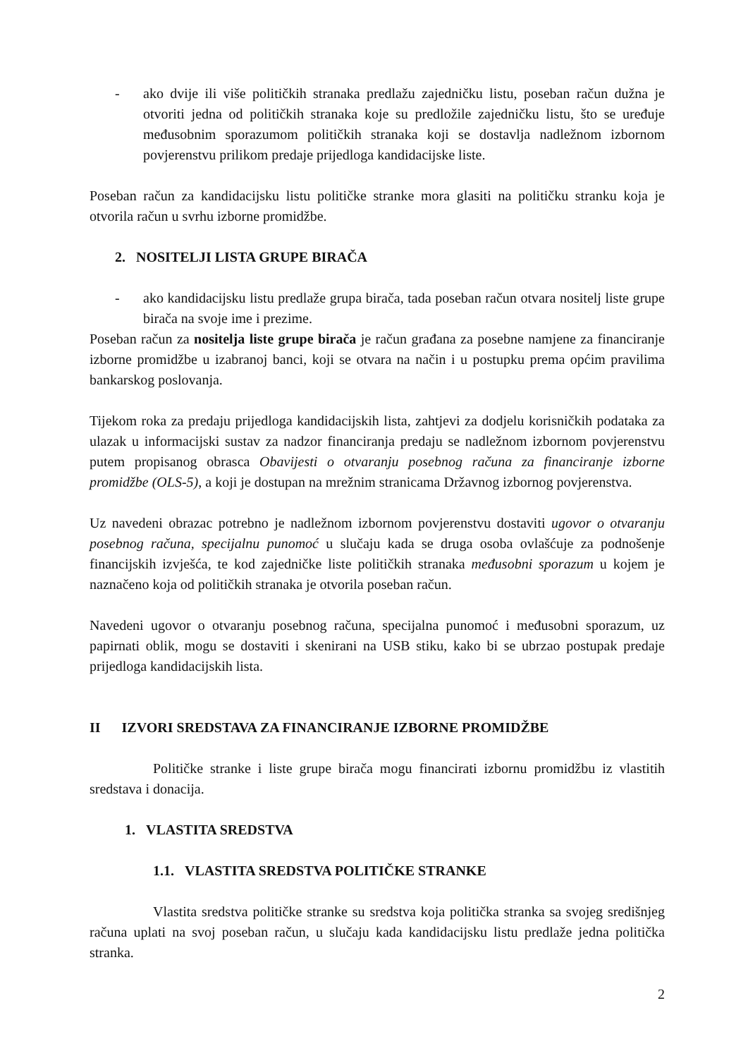- ako dvije ili više političkih stranaka predlažu zajedničku listu, poseban račun dužna je otvoriti jedna od političkih stranaka koje su predložile zajedničku listu, što se uređuje međusobnim sporazumom političkih stranaka koji se dostavlja nadležnom izbornom povjerenstvu prilikom predaje prijedloga kandidacijske liste.
Poseban račun za kandidacijsku listu političke stranke mora glasiti na političku stranku koja je otvorila račun u svrhu izborne promidžbe.
2. NOSITELJI LISTA GRUPE BIRAČA
- ako kandidacijsku listu predlaže grupa birača, tada poseban račun otvara nositelj liste grupe birača na svoje ime i prezime.
Poseban račun za nositelja liste grupe birača je račun građana za posebne namjene za financiranje izborne promidžbe u izabranoj banci, koji se otvara na način i u postupku prema općim pravilima bankarskog poslovanja.
Tijekom roka za predaju prijedloga kandidacijskih lista, zahtjevi za dodjelu korisničkih podataka za ulazak u informacijski sustav za nadzor financiranja predaju se nadležnom izbornom povjerenstvu putem propisanog obrasca Obavijesti o otvaranju posebnog računa za financiranje izborne promidžbe (OLS-5), a koji je dostupan na mrežnim stranicama Državnog izbornog povjerenstva.
Uz navedeni obrazac potrebno je nadležnom izbornom povjerenstvu dostaviti ugovor o otvaranju posebnog računa, specijalnu punomoć u slučaju kada se druga osoba ovlašćuje za podnošenje financijskih izvješća, te kod zajedničke liste političkih stranaka međusobni sporazum u kojem je naznačeno koja od političkih stranaka je otvorila poseban račun.
Navedeni ugovor o otvaranju posebnog računa, specijalna punomoć i međusobni sporazum, uz papirnati oblik, mogu se dostaviti i skenirani na USB stiku, kako bi se ubrzao postupak predaje prijedloga kandidacijskih lista.
II IZVORI SREDSTAVA ZA FINANCIRANJE IZBORNE PROMIDŽBE
Političke stranke i liste grupe birača mogu financirati izbornu promidžbu iz vlastitih sredstava i donacija.
1. VLASTITA SREDSTVA
1.1. VLASTITA SREDSTVA POLITIČKE STRANKE
Vlastita sredstva političke stranke su sredstva koja politička stranka sa svojeg središnjeg računa uplati na svoj poseban račun, u slučaju kada kandidacijsku listu predlaže jedna politička stranka.
2